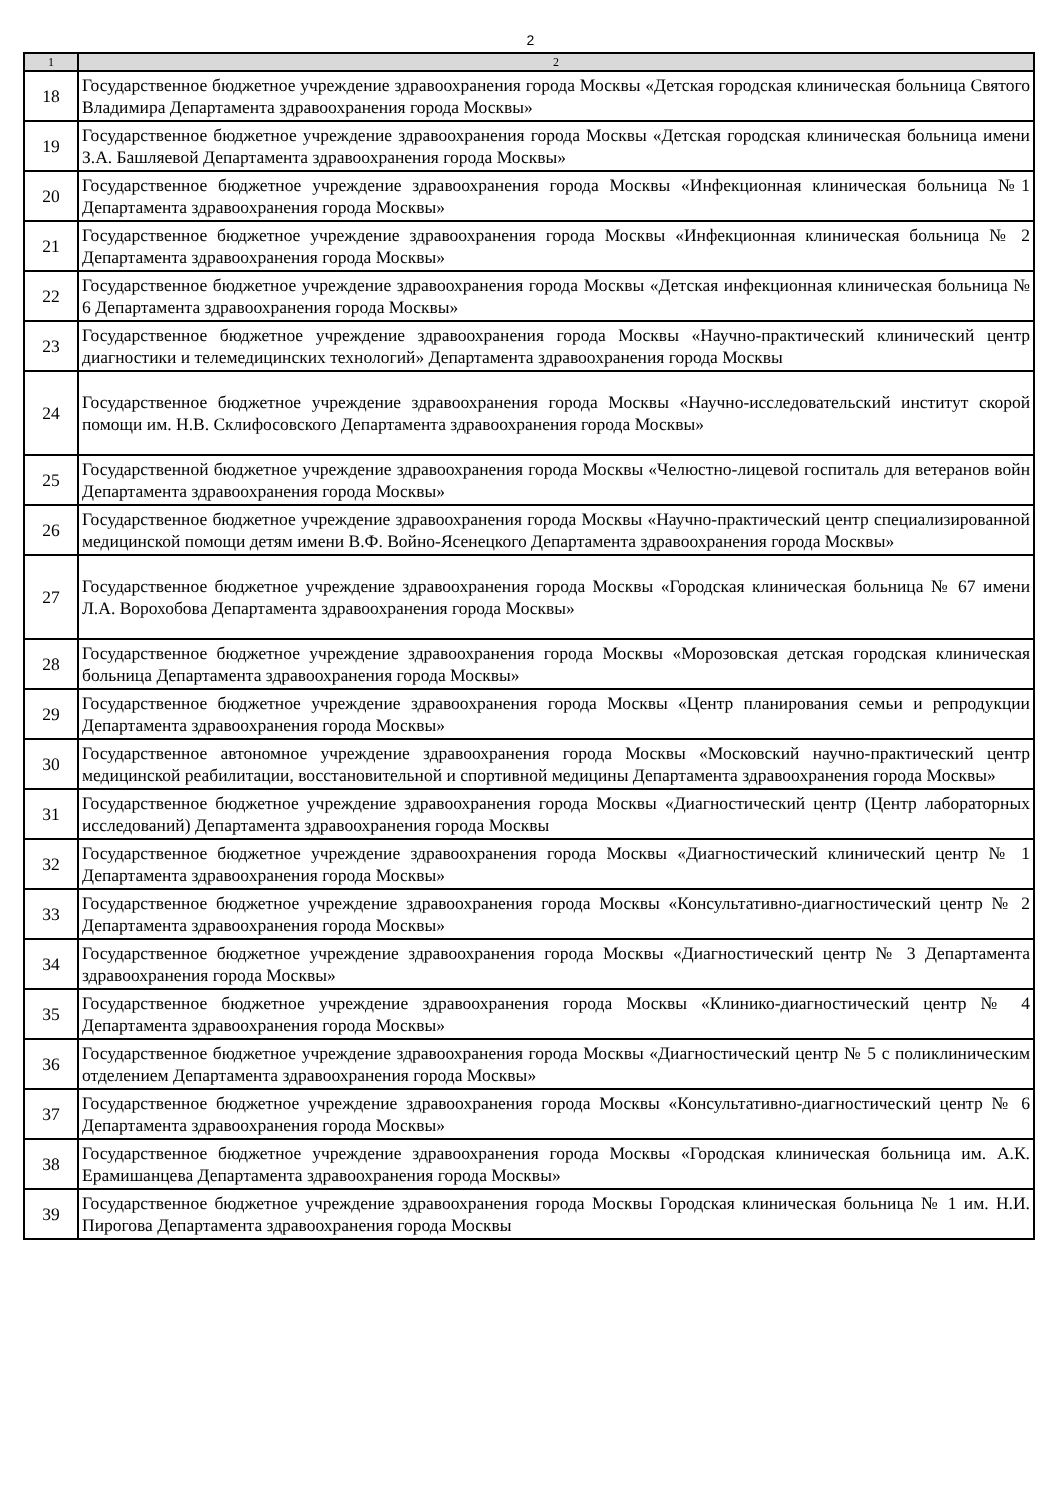2
| 1 | 2 |
| --- | --- |
| 18 | Государственное бюджетное учреждение здравоохранения города Москвы «Детская городская клиническая больница Святого Владимира Департамента здравоохранения города Москвы» |
| 19 | Государственное бюджетное учреждение здравоохранения города Москвы «Детская городская клиническая больница имени З.А. Башляевой Департамента здравоохранения города Москвы» |
| 20 | Государственное бюджетное учреждение здравоохранения города Москвы «Инфекционная клиническая больница №1 Департамента здравоохранения города Москвы» |
| 21 | Государственное бюджетное учреждение здравоохранения города Москвы «Инфекционная клиническая больница № 2 Департамента здравоохранения города Москвы» |
| 22 | Государственное бюджетное учреждение здравоохранения города Москвы «Детская инфекционная клиническая больница № 6 Департамента здравоохранения города Москвы» |
| 23 | Государственное бюджетное учреждение здравоохранения города Москвы «Научно-практический клинический центр диагностики и телемедицинских технологий» Департамента здравоохранения города Москвы |
| 24 | Государственное бюджетное учреждение здравоохранения города Москвы «Научно-исследовательский институт скорой помощи им. Н.В. Склифосовского Департамента здравоохранения города Москвы» |
| 25 | Государственной бюджетное учреждение здравоохранения города Москвы «Челюстно-лицевой госпиталь для ветеранов войн Департамента здравоохранения города Москвы» |
| 26 | Государственное бюджетное учреждение здравоохранения города Москвы «Научно-практический центр специализированной медицинской помощи детям имени В.Ф. Войно-Ясенецкого Департамента здравоохранения города Москвы» |
| 27 | Государственное бюджетное учреждение здравоохранения города Москвы «Городская клиническая больница № 67 имени Л.А. Ворохобова Департамента здравоохранения города Москвы» |
| 28 | Государственное бюджетное учреждение здравоохранения города Москвы «Морозовская детская городская клиническая больница Департамента здравоохранения города Москвы» |
| 29 | Государственное бюджетное учреждение здравоохранения города Москвы «Центр планирования семьи и репродукции Департамента здравоохранения города Москвы» |
| 30 | Государственное автономное учреждение здравоохранения города Москвы «Московский научно-практический центр медицинской реабилитации, восстановительной и спортивной медицины Департамента здравоохранения города Москвы» |
| 31 | Государственное бюджетное учреждение здравоохранения города Москвы «Диагностический центр (Центр лабораторных исследований) Департамента здравоохранения города Москвы |
| 32 | Государственное бюджетное учреждение здравоохранения города Москвы «Диагностический клинический центр № 1 Департамента здравоохранения города Москвы» |
| 33 | Государственное бюджетное учреждение здравоохранения города Москвы «Консультативно-диагностический центр № 2 Департамента здравоохранения города Москвы» |
| 34 | Государственное бюджетное учреждение здравоохранения города Москвы «Диагностический центр № 3 Департамента здравоохранения города Москвы» |
| 35 | Государственное бюджетное учреждение здравоохранения города Москвы «Клинико-диагностический центр № 4 Департамента здравоохранения города Москвы» |
| 36 | Государственное бюджетное учреждение здравоохранения города Москвы «Диагностический центр № 5 с поликлиническим отделением Департамента здравоохранения города Москвы» |
| 37 | Государственное бюджетное учреждение здравоохранения города Москвы «Консультативно-диагностический центр № 6 Департамента здравоохранения города Москвы» |
| 38 | Государственное бюджетное учреждение здравоохранения города Москвы «Городская клиническая больница им. А.К. Ерамишанцева Департамента здравоохранения города Москвы» |
| 39 | Государственное бюджетное учреждение здравоохранения города Москвы Городская клиническая больница № 1 им. Н.И. Пирогова Департамента здравоохранения города Москвы |